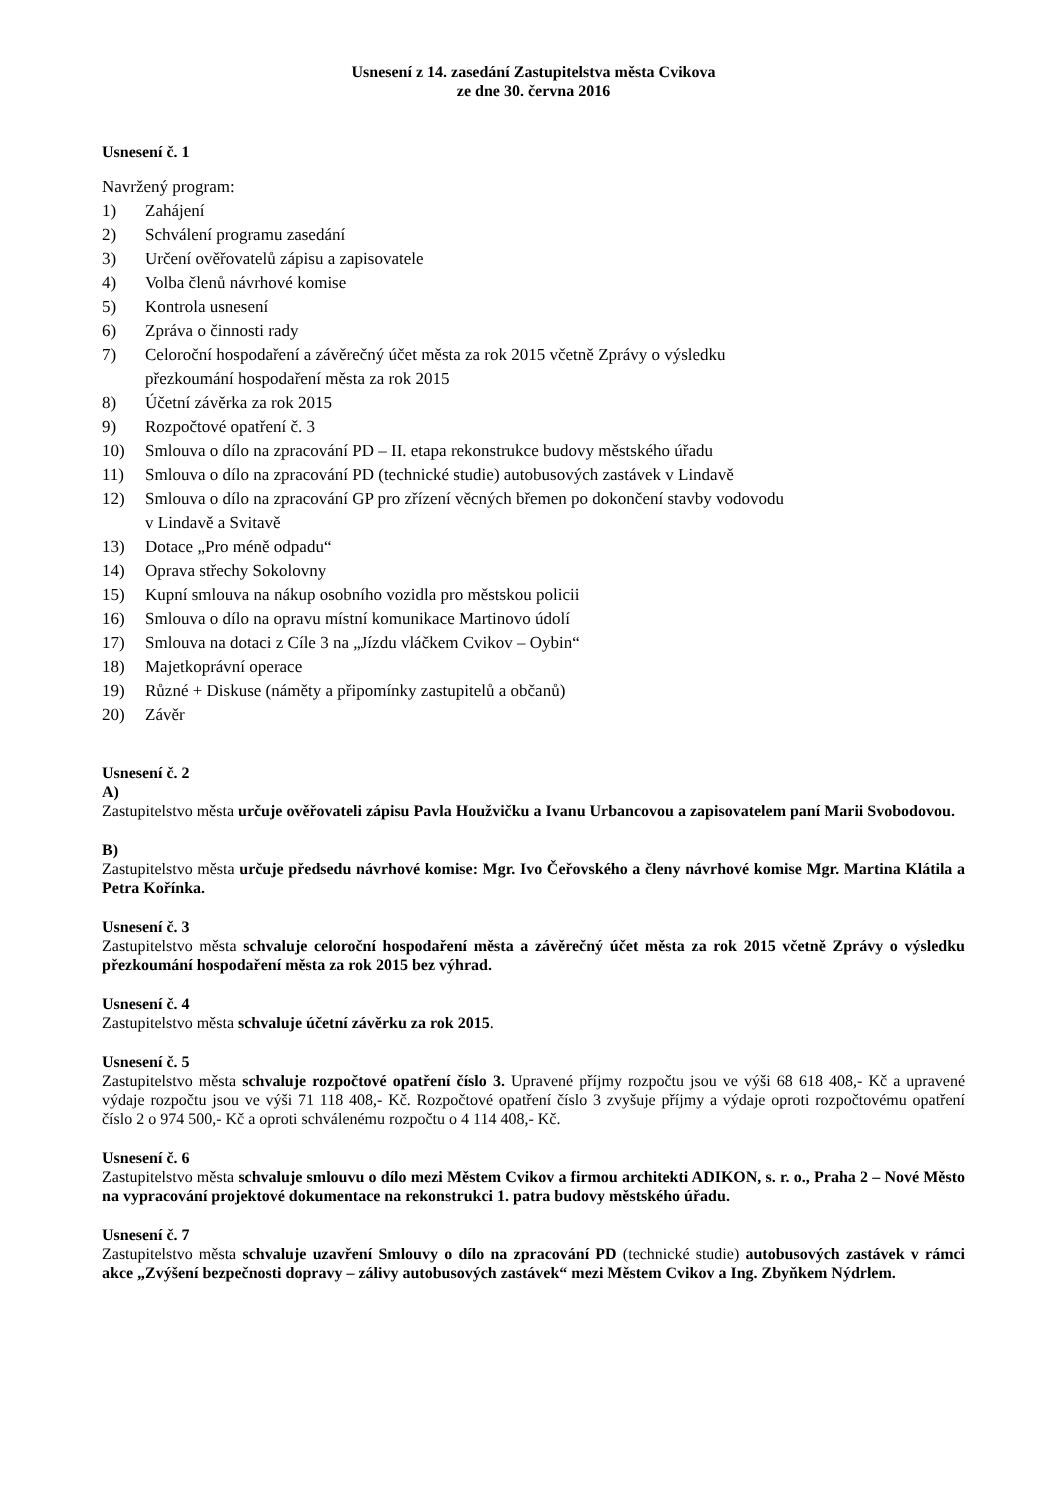Usnesení z 14. zasedání Zastupitelstva města Cvikova
ze dne 30. června 2016
Usnesení č. 1
Navržený program:
1) Zahájení
2) Schválení programu zasedání
3) Určení ověřovatelů zápisu a zapisovatele
4) Volba členů návrhové komise
5) Kontrola usnesení
6) Zpráva o činnosti rady
7) Celoroční hospodaření a závěrečný účet města za rok 2015 včetně Zprávy o výsledku
přezkoumání hospodaření města za rok 2015
8) Účetní závěrka za rok 2015
9) Rozpočtové opatření č. 3
10) Smlouva o dílo na zpracování PD – II. etapa rekonstrukce budovy městského úřadu
11) Smlouva o dílo na zpracování PD (technické studie) autobusových zastávek v Lindavě
12) Smlouva o dílo na zpracování GP pro zřízení věcných břemen po dokončení stavby vodovodu
v Lindavě a Svitavě
13) Dotace „Pro méně odpadu“
14) Oprava střechy Sokolovny
15) Kupní smlouva na nákup osobního vozidla pro městskou policii
16) Smlouva o dílo na opravu místní komunikace Martinovo údolí
17) Smlouva na dotaci z Cíle 3 na „Jízdu vláčkem Cvikov – Oybin“
18) Majetkoprávní operace
19) Různé + Diskuse (náměty a připomínky zastupitelů a občanů)
20) Závěr
Usnesení č. 2
A)
Zastupitelstvo města určuje ověřovateli zápisu Pavla Houžvičku a Ivanu Urbancovou a zapisovatelem paní Marii Svobodovou.
B)
Zastupitelstvo města určuje předsedu návrhové komise: Mgr. Ivo Čeřovského a členy návrhové komise Mgr. Martina Klátila a Petra Kořínka.
Usnesení č. 3
Zastupitelstvo města schvaluje celoroční hospodaření města a závěrečný účet města za rok 2015 včetně Zprávy o výsledku přezkoumání hospodaření města za rok 2015 bez výhrad.
Usnesení č. 4
Zastupitelstvo města schvaluje účetní závěrku za rok 2015.
Usnesení č. 5
Zastupitelstvo města schvaluje rozpočtové opatření číslo 3. Upravené příjmy rozpočtu jsou ve výši 68 618 408,- Kč a upravené výdaje rozpočtu jsou ve výši 71 118 408,- Kč. Rozpočtové opatření číslo 3 zvyšuje příjmy a výdaje oproti rozpočtovému opatření číslo 2 o 974 500,- Kč a oproti schválenému rozpočtu o 4 114 408,- Kč.
Usnesení č. 6
Zastupitelstvo města schvaluje smlouvu o dílo mezi Městem Cvikov a firmou architekti ADIKON, s. r. o., Praha 2 – Nové Město na vypracování projektové dokumentace na rekonstrukci 1. patra budovy městského úřadu.
Usnesení č. 7
Zastupitelstvo města schvaluje uzavření Smlouvy o dílo na zpracování PD (technické studie) autobusových zastávek v rámci akce „Zvýšení bezpečnosti dopravy – zálivy autobusových zastávek“ mezi Městem Cvikov a Ing. Zbyňkem Nýdrlem.